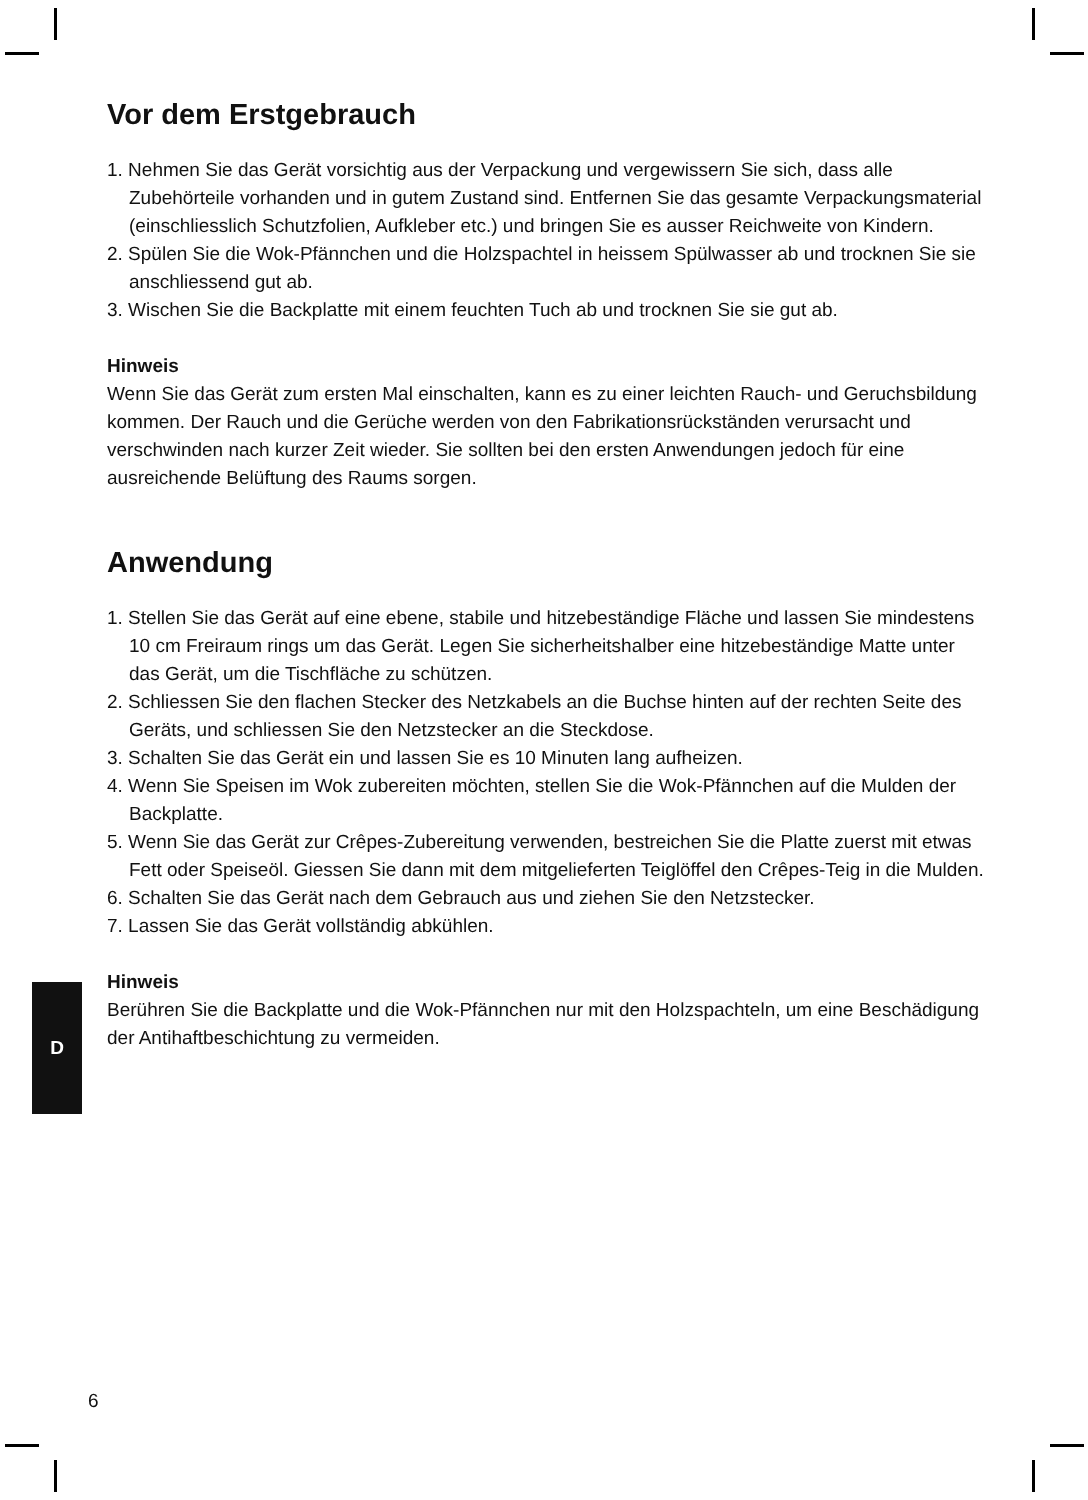Vor dem Erstgebrauch
1. Nehmen Sie das Gerät vorsichtig aus der Verpackung und vergewissern Sie sich, dass alle Zubehörteile vorhanden und in gutem Zustand sind. Entfernen Sie das gesamte Verpackungsmaterial (einschliesslich Schutzfolien, Aufkleber etc.) und bringen Sie es ausser Reichweite von Kindern.
2. Spülen Sie die Wok-Pfännchen und die Holzspachtel in heissem Spülwasser ab und trocknen Sie sie anschliessend gut ab.
3. Wischen Sie die Backplatte mit einem feuchten Tuch ab und trocknen Sie sie gut ab.
Hinweis
Wenn Sie das Gerät zum ersten Mal einschalten, kann es zu einer leichten Rauch- und Geruchsbildung kommen. Der Rauch und die Gerüche werden von den Fabrikationsrückständen verursacht und verschwinden nach kurzer Zeit wieder. Sie sollten bei den ersten Anwendungen jedoch für eine ausreichende Belüftung des Raums sorgen.
Anwendung
1. Stellen Sie das Gerät auf eine ebene, stabile und hitzebeständige Fläche und lassen Sie mindestens 10 cm Freiraum rings um das Gerät. Legen Sie sicherheitshalber eine hitzebeständige Matte unter das Gerät, um die Tischfläche zu schützen.
2. Schliessen Sie den flachen Stecker des Netzkabels an die Buchse hinten auf der rechten Seite des Geräts, und schliessen Sie den Netzstecker an die Steckdose.
3. Schalten Sie das Gerät ein und lassen Sie es 10 Minuten lang aufheizen.
4. Wenn Sie Speisen im Wok zubereiten möchten, stellen Sie die Wok-Pfännchen auf die Mulden der Backplatte.
5. Wenn Sie das Gerät zur Crêpes-Zubereitung verwenden, bestreichen Sie die Platte zuerst mit etwas Fett oder Speiseöl. Giessen Sie dann mit dem mitgelieferten Teiglöffel den Crêpes-Teig in die Mulden.
6. Schalten Sie das Gerät nach dem Gebrauch aus und ziehen Sie den Netzstecker.
7. Lassen Sie das Gerät vollständig abkühlen.
Hinweis
Berühren Sie die Backplatte und die Wok-Pfännchen nur mit den Holzspachteln, um eine Beschädigung der Antihaftbeschichtung zu vermeiden.
D
6